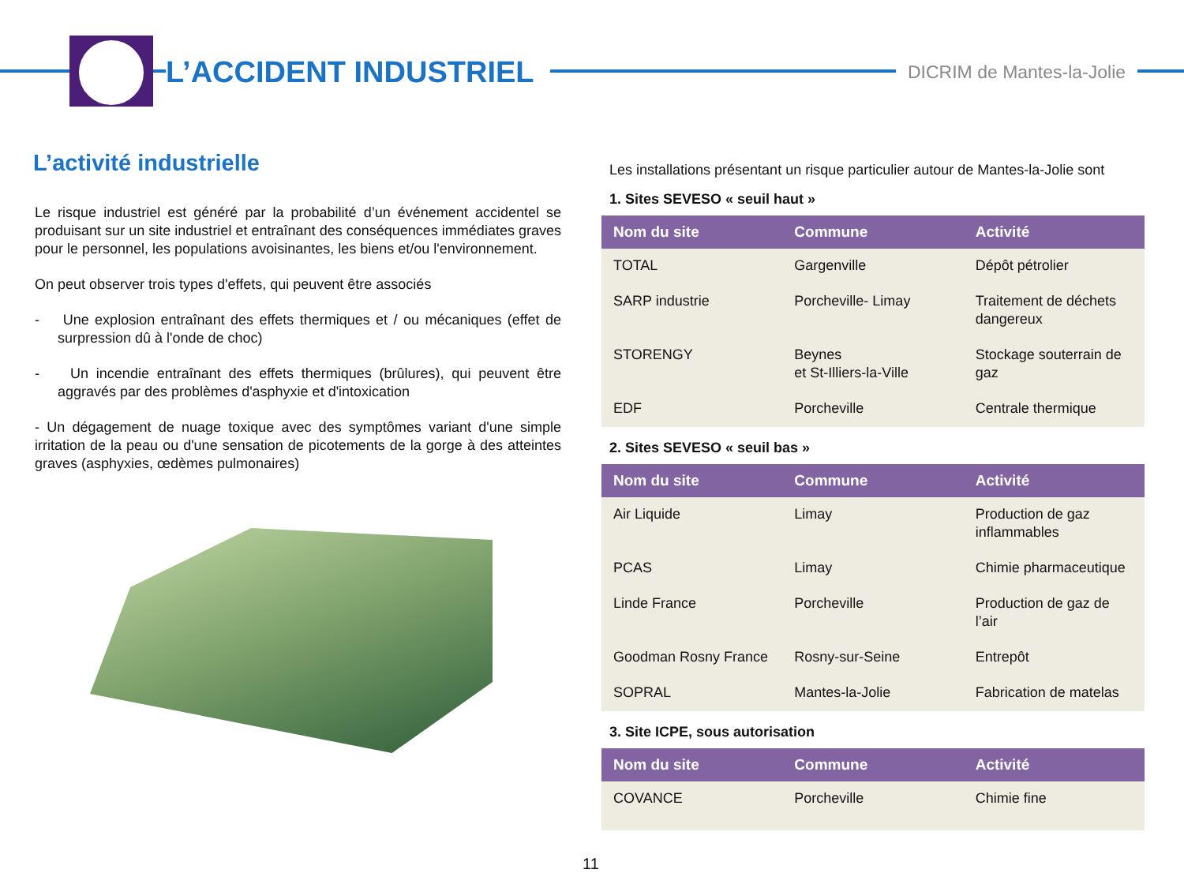L’ACCIDENT INDUSTRIEL DICRIM de Mantes-la-Jolie
L’activité industrielle
Le risque industriel est généré par la probabilité d’un événement accidentel se produisant sur un site industriel et entraînant des conséquences immédiates graves pour le personnel, les populations avoisinantes, les biens et/ou l'environnement.
On peut observer trois types d'effets, qui peuvent être associés
- Une explosion entraînant des effets thermiques et / ou mécaniques (effet de surpression dû à l'onde de choc)
- Un incendie entraînant des effets thermiques (brûlures), qui peuvent être aggravés par des problèmes d'asphyxie et d'intoxication
- Un dégagement de nuage toxique avec des symptômes variant d'une simple irritation de la peau ou d'une sensation de picotements de la gorge à des atteintes graves (asphyxies, œdèmes pulmonaires)
Les installations présentant un risque particulier autour de Mantes-la-Jolie sont
1. Sites SEVESO « seuil haut »
| Nom du site | Commune | Activité |
| --- | --- | --- |
| TOTAL | Gargenville | Dépôt pétrolier |
| SARP industrie | Porcheville- Limay | Traitement de déchets dangereux |
| STORENGY | Beynes et St-Illiers-la-Ville | Stockage souterrain de gaz |
| EDF | Porcheville | Centrale thermique |
2. Sites SEVESO « seuil bas »
| Nom du site | Commune | Activité |
| --- | --- | --- |
| Air Liquide | Limay | Production de gaz inflammables |
| PCAS | Limay | Chimie pharmaceutique |
| Linde France | Porcheville | Production de gaz de l’air |
| Goodman Rosny France | Rosny-sur-Seine | Entrepôt |
| SOPRAL | Mantes-la-Jolie | Fabrication de matelas |
3. Site ICPE, sous autorisation
| Nom du site | Commune | Activité |
| --- | --- | --- |
| COVANCE | Porcheville | Chimie fine |
11